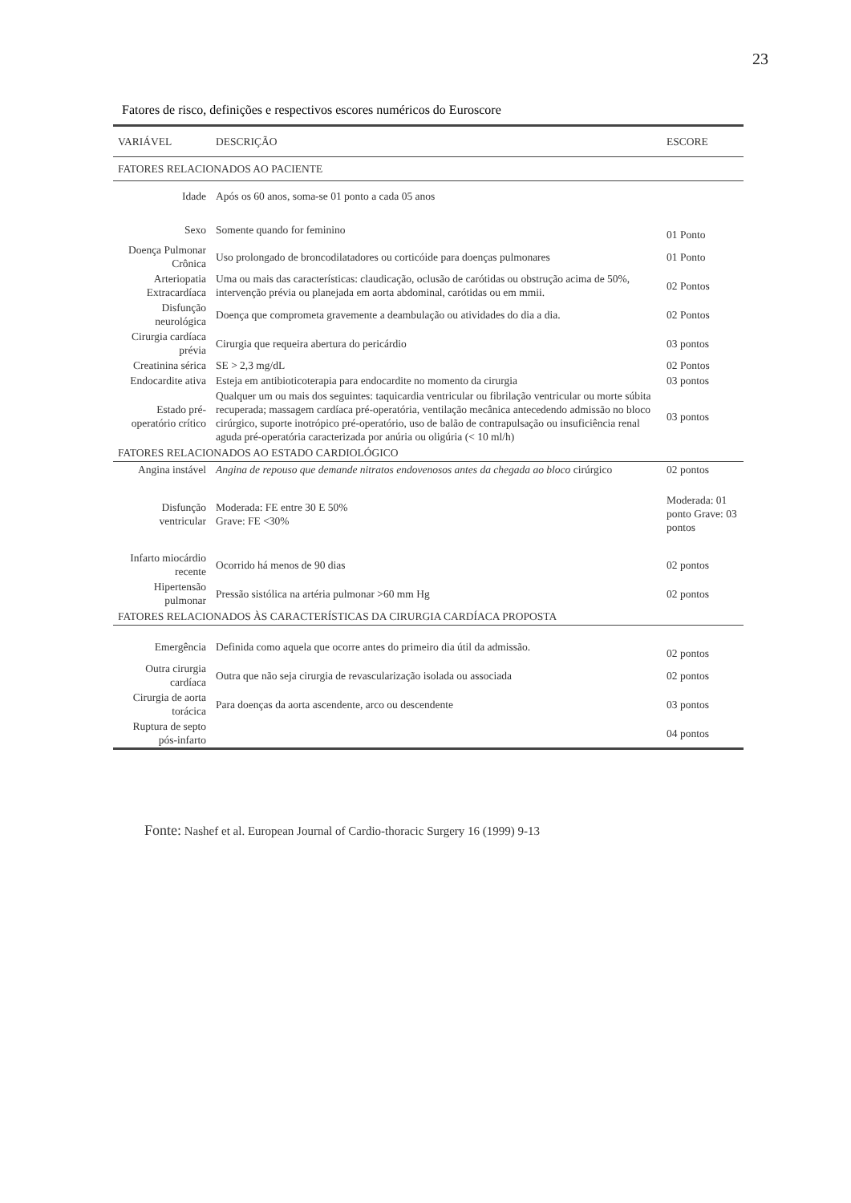23
Fatores de risco, definições e respectivos escores numéricos do Euroscore
| VARIÁVEL | DESCRIÇÃO | ESCORE |
| --- | --- | --- |
| FATORES RELACIONADOS AO PACIENTE | | |
| Idade | Após os 60 anos, soma-se 01 ponto a cada 05 anos | |
| Sexo | Somente quando for feminino | 01 Ponto |
| Doença Pulmonar Crônica | Uso prolongado de broncodilatadores ou corticóide para doenças pulmonares | 01 Ponto |
| Arteriopatia Extracardíaca | Uma ou mais das características: claudicação, oclusão de carótidas ou obstrução acima de 50%, intervenção prévia ou planejada em aorta abdominal, carótidas ou em mmii. | 02 Pontos |
| Disfunção neurológica | Doença que comprometa gravemente a deambulação ou atividades do dia a dia. | 02 Pontos |
| Cirurgia cardíaca prévia | Cirurgia que requeira abertura do pericárdio | 03 pontos |
| Creatinina sérica | SE > 2,3 mg/dL | 02 Pontos |
| Endocardite ativa | Esteja em antibioticoterapia para endocardite no momento da cirurgia | 03 pontos |
| Estado pré-operatório crítico | Qualquer um ou mais dos seguintes: taquicardia ventricular ou fibrilação ventricular ou morte súbita recuperada; massagem cardíaca pré-operatória, ventilação mecânica antecedendo admissão no bloco cirúrgico, suporte inotrópico pré-operatório, uso de balão de contrapulsação ou insuficiência renal aguda pré-operatória caracterizada por anúria ou oligúria (< 10 ml/h) | 03 pontos |
| FATORES RELACIONADOS AO ESTADO CARDIOLÓGICO | | |
| Angina instável | Angina de repouso que demande nitratos endovenosos antes da chegada ao bloco cirúrgico | 02 pontos |
| Disfunção ventricular | Moderada: FE entre 30 E 50% Grave: FE <30% | Moderada: 01 ponto Grave: 03 pontos |
| Infarto miocárdio recente | Ocorrido há menos de 90 dias | 02 pontos |
| Hipertensão pulmonar | Pressão sistólica na artéria pulmonar >60 mm Hg | 02 pontos |
| FATORES RELACIONADOS ÀS CARACTERÍSTICAS DA CIRURGIA CARDÍACA PROPOSTA | | |
| Emergência | Definida como aquela que ocorre antes do primeiro dia útil da admissão. | 02 pontos |
| Outra cirurgia cardíaca | Outra que não seja cirurgia de revascularização isolada ou associada | 02 pontos |
| Cirurgia de aorta torácica | Para doenças da aorta ascendente, arco ou descendente | 03 pontos |
| Ruptura de septo pós-infarto | | 04 pontos |
Fonte: Nashef et al. European Journal of Cardio-thoracic Surgery 16 (1999) 9-13